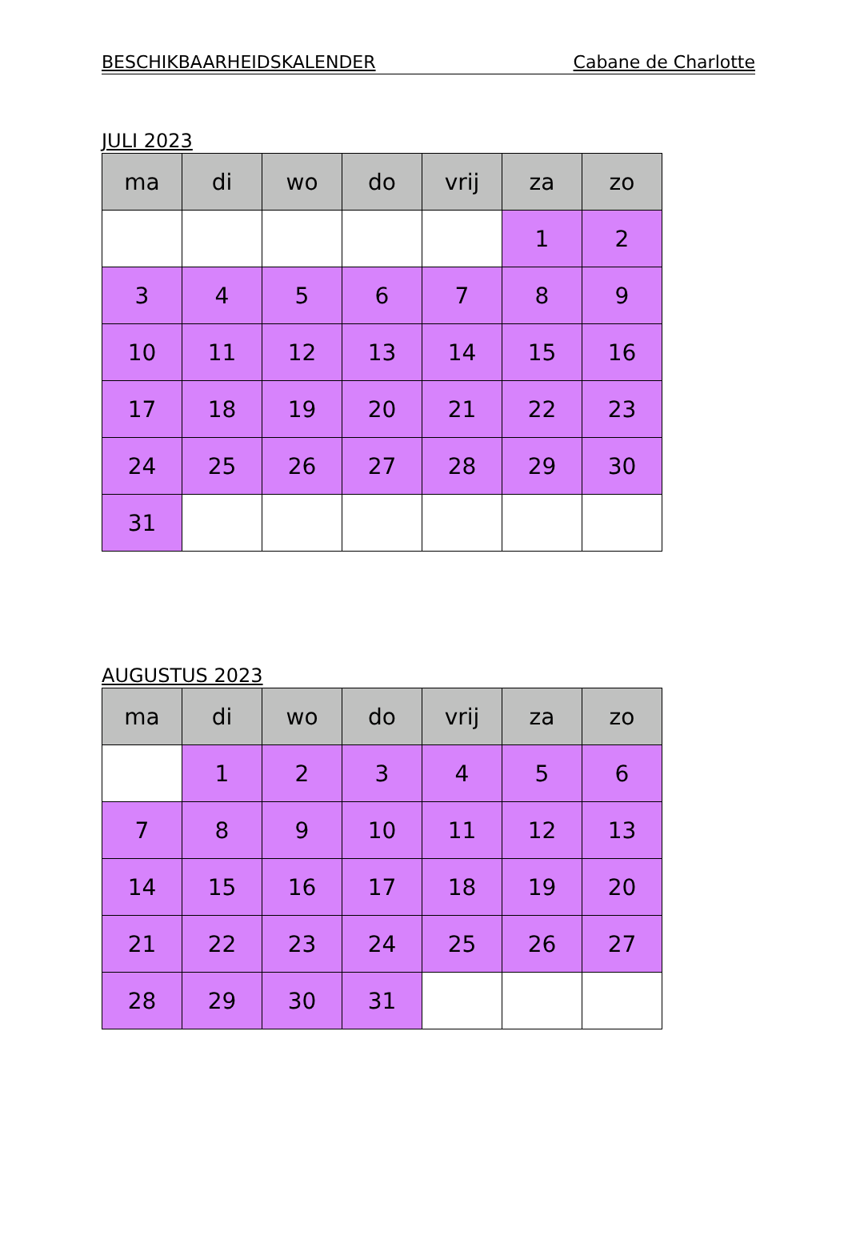BESCHIKBAARHEIDSKALENDER Cabane de Charlotte
JULI 2023
| ma | di | wo | do | vrij | za | zo |
| --- | --- | --- | --- | --- | --- | --- |
| | | | | | 1 | 2 |
| 3 | 4 | 5 | 6 | 7 | 8 | 9 |
| 10 | 11 | 12 | 13 | 14 | 15 | 16 |
| 17 | 18 | 19 | 20 | 21 | 22 | 23 |
| 24 | 25 | 26 | 27 | 28 | 29 | 30 |
| 31 | | | | | | |
AUGUSTUS 2023
| ma | di | wo | do | vrij | za | zo |
| --- | --- | --- | --- | --- | --- | --- |
| | 1 | 2 | 3 | 4 | 5 | 6 |
| 7 | 8 | 9 | 10 | 11 | 12 | 13 |
| 14 | 15 | 16 | 17 | 18 | 19 | 20 |
| 21 | 22 | 23 | 24 | 25 | 26 | 27 |
| 28 | 29 | 30 | 31 | | | |